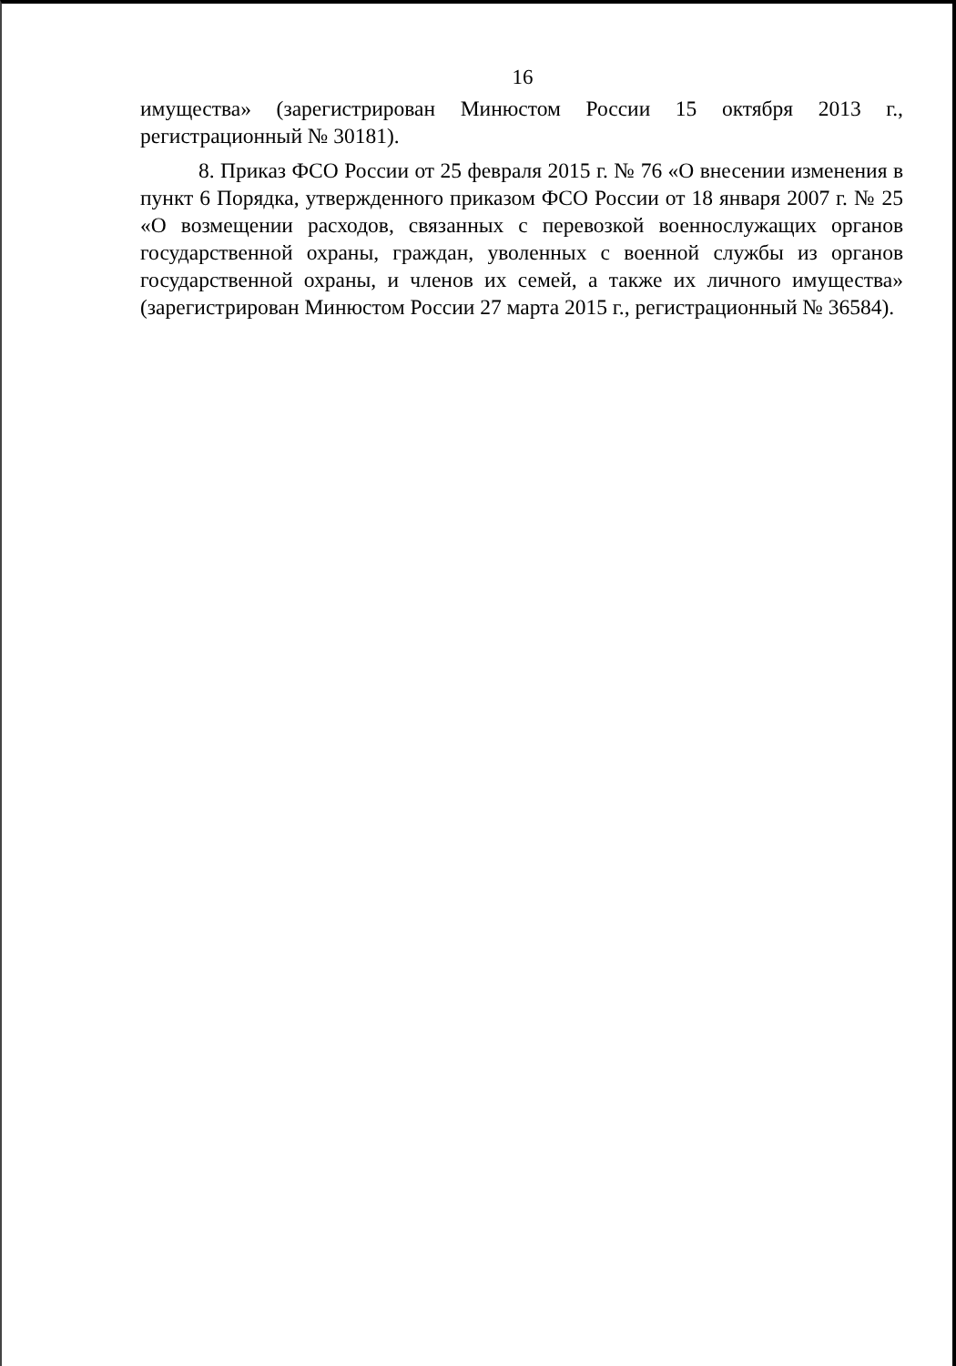16
имущества» (зарегистрирован Минюстом России 15 октября 2013 г., регистрационный № 30181).
8. Приказ ФСО России от 25 февраля 2015 г. № 76 «О внесении изменения в пункт 6 Порядка, утвержденного приказом ФСО России от 18 января 2007 г. № 25 «О возмещении расходов, связанных с перевозкой военнослужащих органов государственной охраны, граждан, уволенных с военной службы из органов государственной охраны, и членов их семей, а также их личного имущества» (зарегистрирован Минюстом России 27 марта 2015 г., регистрационный № 36584).